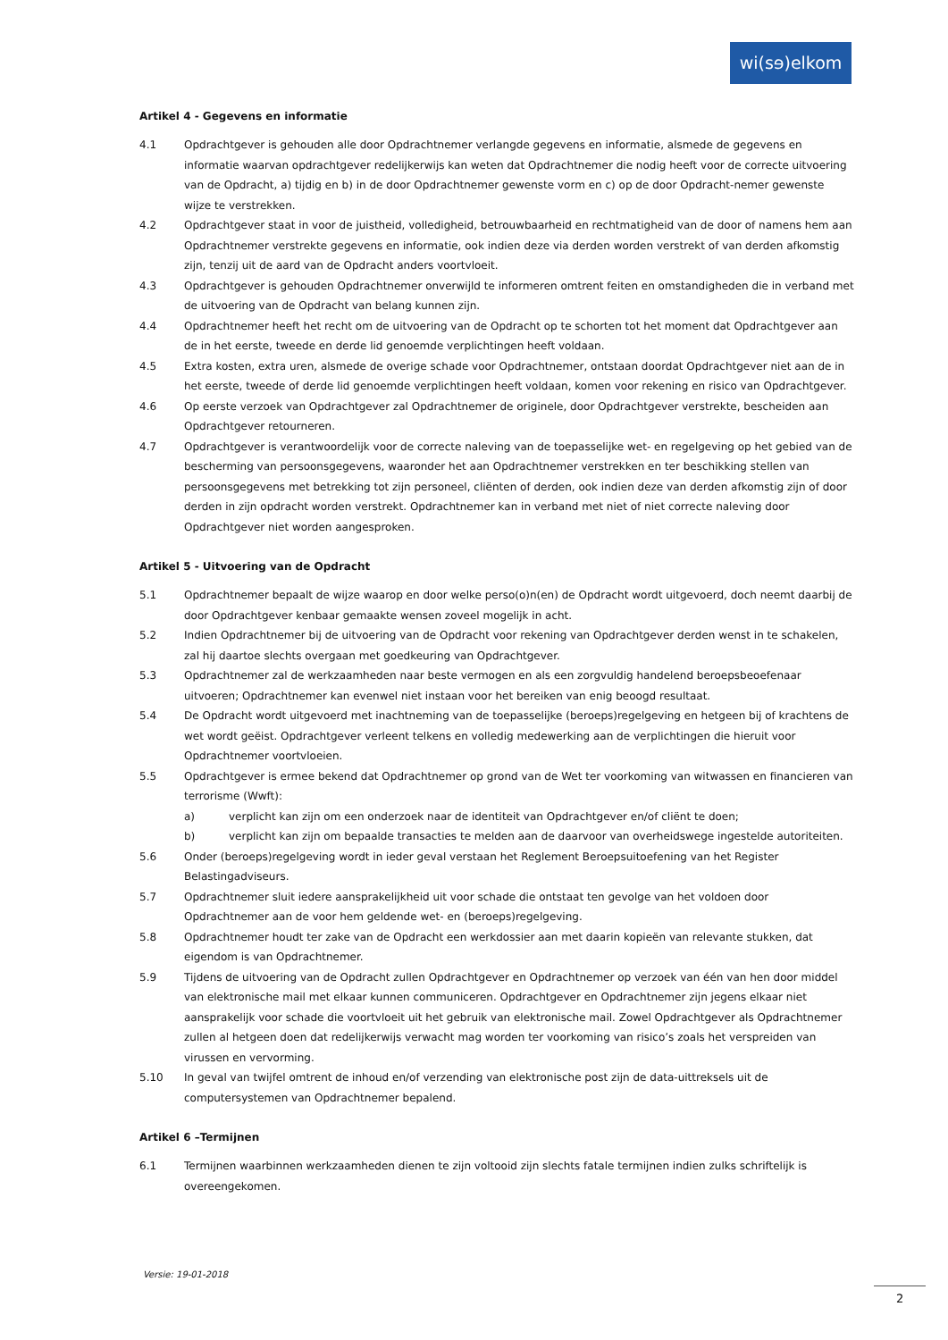wi(sɘ)elkom
Artikel 4 - Gegevens en informatie
4.1 Opdrachtgever is gehouden alle door Opdrachtnemer verlangde gegevens en informatie, alsmede de gegevens en informatie waarvan opdrachtgever redelijkerwijs kan weten dat Opdrachtnemer die nodig heeft voor de correcte uitvoering van de Opdracht, a) tijdig en b) in de door Opdrachtnemer gewenste vorm en c) op de door Opdracht-nemer gewenste wijze te verstrekken.
4.2 Opdrachtgever staat in voor de juistheid, volledigheid, betrouwbaarheid en rechtmatigheid van de door of namens hem aan Opdrachtnemer verstrekte gegevens en informatie, ook indien deze via derden worden verstrekt of van derden afkomstig zijn, tenzij uit de aard van de Opdracht anders voortvloeit.
4.3 Opdrachtgever is gehouden Opdrachtnemer onverwijld te informeren omtrent feiten en omstandigheden die in verband met de uitvoering van de Opdracht van belang kunnen zijn.
4.4 Opdrachtnemer heeft het recht om de uitvoering van de Opdracht op te schorten tot het moment dat Opdrachtgever aan de in het eerste, tweede en derde lid genoemde verplichtingen heeft voldaan.
4.5 Extra kosten, extra uren, alsmede de overige schade voor Opdrachtnemer, ontstaan doordat Opdrachtgever niet aan de in het eerste, tweede of derde lid genoemde verplichtingen heeft voldaan, komen voor rekening en risico van Opdrachtgever.
4.6 Op eerste verzoek van Opdrachtgever zal Opdrachtnemer de originele, door Opdrachtgever verstrekte, bescheiden aan Opdrachtgever retourneren.
4.7 Opdrachtgever is verantwoordelijk voor de correcte naleving van de toepasselijke wet- en regelgeving op het gebied van de bescherming van persoonsgegevens, waaronder het aan Opdrachtnemer verstrekken en ter beschikking stellen van persoonsgegevens met betrekking tot zijn personeel, cliënten of derden, ook indien deze van derden afkomstig zijn of door derden in zijn opdracht worden verstrekt. Opdrachtnemer kan in verband met niet of niet correcte naleving door Opdrachtgever niet worden aangesproken.
Artikel 5 - Uitvoering van de Opdracht
5.1 Opdrachtnemer bepaalt de wijze waarop en door welke perso(o)n(en) de Opdracht wordt uitgevoerd, doch neemt daarbij de door Opdrachtgever kenbaar gemaakte wensen zoveel mogelijk in acht.
5.2 Indien Opdrachtnemer bij de uitvoering van de Opdracht voor rekening van Opdrachtgever derden wenst in te schakelen, zal hij daartoe slechts overgaan met goedkeuring van Opdrachtgever.
5.3 Opdrachtnemer zal de werkzaamheden naar beste vermogen en als een zorgvuldig handelend beroepsbeoefenaar uitvoeren; Opdrachtnemer kan evenwel niet instaan voor het bereiken van enig beoogd resultaat.
5.4 De Opdracht wordt uitgevoerd met inachtneming van de toepasselijke (beroeps)regelgeving en hetgeen bij of krachtens de wet wordt geëist. Opdrachtgever verleent telkens en volledig medewerking aan de verplichtingen die hieruit voor Opdrachtnemer voortvloeien.
5.5 Opdrachtgever is ermee bekend dat Opdrachtnemer op grond van de Wet ter voorkoming van witwassen en financieren van terrorisme (Wwft):
a) verplicht kan zijn om een onderzoek naar de identiteit van Opdrachtgever en/of cliënt te doen;
b) verplicht kan zijn om bepaalde transacties te melden aan de daarvoor van overheidswege ingestelde autoriteiten.
5.6 Onder (beroeps)regelgeving wordt in ieder geval verstaan het Reglement Beroepsuitoefening van het Register Belastingadviseurs.
5.7 Opdrachtnemer sluit iedere aansprakelijkheid uit voor schade die ontstaat ten gevolge van het voldoen door Opdrachtnemer aan de voor hem geldende wet- en (beroeps)regelgeving.
5.8 Opdrachtnemer houdt ter zake van de Opdracht een werkdossier aan met daarin kopieën van relevante stukken, dat eigendom is van Opdrachtnemer.
5.9 Tijdens de uitvoering van de Opdracht zullen Opdrachtgever en Opdrachtnemer op verzoek van één van hen door middel van elektronische mail met elkaar kunnen communiceren. Opdrachtgever en Opdrachtnemer zijn jegens elkaar niet aansprakelijk voor schade die voortvloeit uit het gebruik van elektronische mail. Zowel Opdrachtgever als Opdrachtnemer zullen al hetgeen doen dat redelijkerwijs verwacht mag worden ter voorkoming van risico’s zoals het verspreiden van virussen en vervorming.
5.10 In geval van twijfel omtrent de inhoud en/of verzending van elektronische post zijn de data-uittreksels uit de computersystemen van Opdrachtnemer bepalend.
Artikel 6 –Termijnen
6.1 Termijnen waarbinnen werkzaamheden dienen te zijn voltooid zijn slechts fatale termijnen indien zulks schriftelijk is overeengekomen.
Versie: 19-01-2018
2